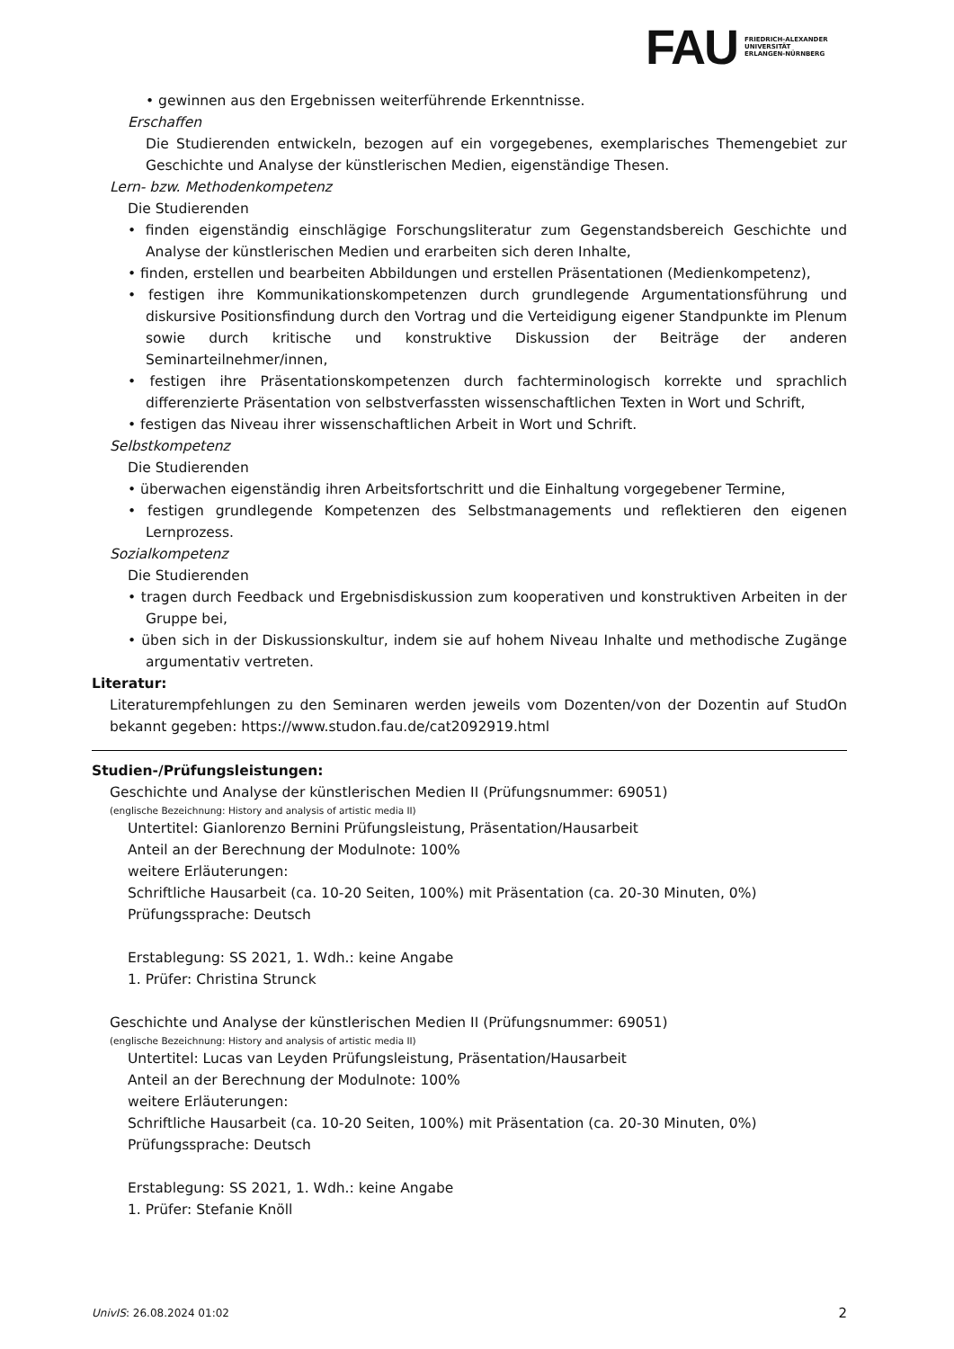FAU
FRIEDRICH-ALEXANDER
UNIVERSITÄT
ERLANGEN-NÜRNBERG
• gewinnen aus den Ergebnissen weiterführende Erkenntnisse.
Erschaffen
Die Studierenden entwickeln, bezogen auf ein vorgegebenes, exemplarisches Themengebiet zur Geschichte und Analyse der künstlerischen Medien, eigenständige Thesen.
Lern- bzw. Methodenkompetenz
Die Studierenden
• finden eigenständig einschlägige Forschungsliteratur zum Gegenstandsbereich Geschichte und Analyse der künstlerischen Medien und erarbeiten sich deren Inhalte,
• finden, erstellen und bearbeiten Abbildungen und erstellen Präsentationen (Medienkompetenz),
• festigen ihre Kommunikationskompetenzen durch grundlegende Argumentationsführung und diskursive Positionsfindung durch den Vortrag und die Verteidigung eigener Standpunkte im Plenum sowie durch kritische und konstruktive Diskussion der Beiträge der anderen Seminarteilnehmer/innen,
• festigen ihre Präsentationskompetenzen durch fachterminologisch korrekte und sprachlich differenzierte Präsentation von selbstverfassten wissenschaftlichen Texten in Wort und Schrift,
• festigen das Niveau ihrer wissenschaftlichen Arbeit in Wort und Schrift.
Selbstkompetenz
Die Studierenden
• überwachen eigenständig ihren Arbeitsfortschritt und die Einhaltung vorgegebener Termine,
• festigen grundlegende Kompetenzen des Selbstmanagements und reflektieren den eigenen Lernprozess.
Sozialkompetenz
Die Studierenden
• tragen durch Feedback und Ergebnisdiskussion zum kooperativen und konstruktiven Arbeiten in der Gruppe bei,
• üben sich in der Diskussionskultur, indem sie auf hohem Niveau Inhalte und methodische Zugänge argumentativ vertreten.
Literatur:
Literaturempfehlungen zu den Seminaren werden jeweils vom Dozenten/von der Dozentin auf StudOn bekannt gegeben: https://www.studon.fau.de/cat2092919.html
Studien-/Prüfungsleistungen:
Geschichte und Analyse der künstlerischen Medien II (Prüfungsnummer: 69051)
(englische Bezeichnung: History and analysis of artistic media II)
Untertitel: Gianlorenzo Bernini Prüfungsleistung, Präsentation/Hausarbeit
Anteil an der Berechnung der Modulnote: 100%
weitere Erläuterungen:
Schriftliche Hausarbeit (ca. 10-20 Seiten, 100%) mit Präsentation (ca. 20-30 Minuten, 0%)
Prüfungssprache: Deutsch
Erstablegung: SS 2021, 1. Wdh.: keine Angabe
1. Prüfer: Christina Strunck
Geschichte und Analyse der künstlerischen Medien II (Prüfungsnummer: 69051)
(englische Bezeichnung: History and analysis of artistic media II)
Untertitel: Lucas van Leyden Prüfungsleistung, Präsentation/Hausarbeit
Anteil an der Berechnung der Modulnote: 100%
weitere Erläuterungen:
Schriftliche Hausarbeit (ca. 10-20 Seiten, 100%) mit Präsentation (ca. 20-30 Minuten, 0%)
Prüfungssprache: Deutsch
Erstablegung: SS 2021, 1. Wdh.: keine Angabe
1. Prüfer: Stefanie Knöll
UnivIS: 26.08.2024 01:02 2